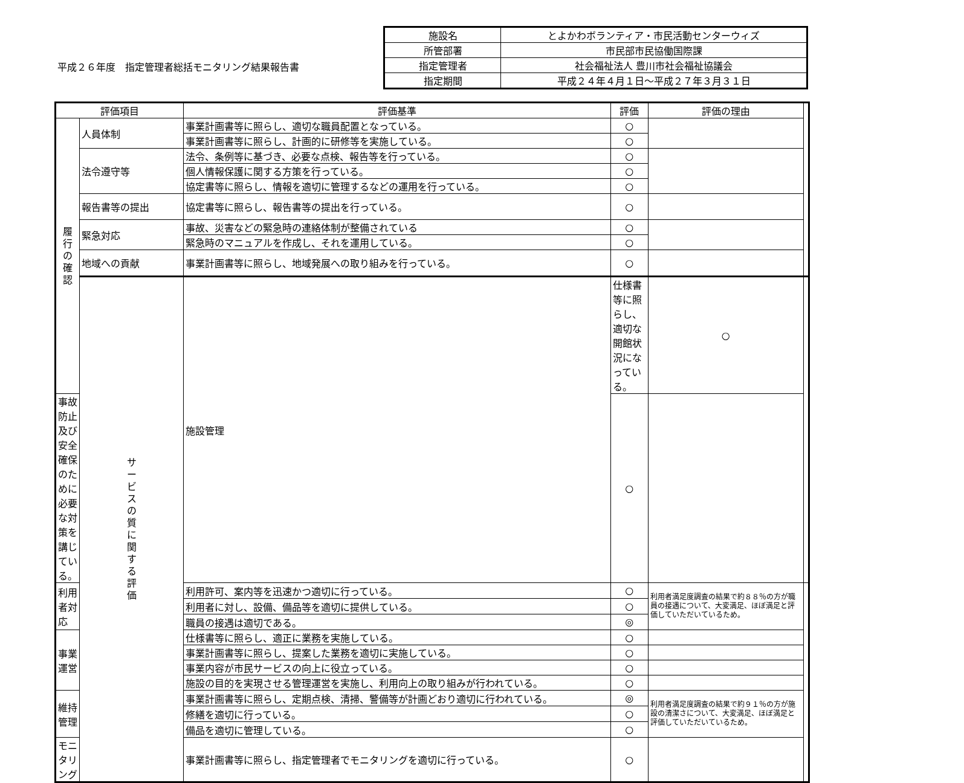平成２６年度　指定管理者総括モニタリング結果報告書
| 施設名 | とよかわボランティア・市民活動センターウィズ |
| 所管部署 | 市民部市民協働国際課 |
| 指定管理者 | 社会福祉法人 豊川市社会福祉協議会 |
| 指定期間 | 平成２４年４月１日～平成２７年３月３１日 |
| 評価項目 | | 評価基準 | 評価 | 評価の理由 | |
| --- | --- | --- | --- | --- | --- |
| 履 行 の 確 認 | 人員体制 | 事業計画書等に照らし、適切な職員配置となっている。 | ○ | | |
| | | 事業計画書等に照らし、計画的に研修等を実施している。 | ○ | | |
| | 法令遵守等 | 法令、条例等に基づき、必要な点検、報告等を行っている。 | ○ | | |
| | | 個人情報保護に関する方策を行っている。 | ○ | | |
| | | 協定書等に照らし、情報を適切に管理するなどの運用を行っている。 | ○ | | |
| | 報告書等の提出 | 協定書等に照らし、報告書等の提出を行っている。 | ○ | | |
| | 緊急対応 | 事故、災害などの緊急時の連絡体制が整備されている | ○ | | |
| | | 緊急時のマニュアルを作成し、それを運用している。 | ○ | | |
| | 地域への貢献 | 事業計画書等に照らし、地域発展への取り組みを行っている。 | ○ | | |
| | サ ー ビ ス の 質 に 関 す る 評 価 | 施設管理 | 仕様書等に照らし、適切な開館状況になっている。 | ○ | |
| 事故防止及び安全確保のために必要な対策を講じている。 | | | ○ | | |
| 利用者対応 | | 利用許可、案内等を迅速かつ適切に行っている。 | ○ | 利用者満足度調査の結果で約８８％の方が職員の接遇について、大変満足、ほぼ満足と評価していただいているため。 | |
| | | 利用者に対し、設備、備品等を適切に提供している。 | ○ | | |
| | | 職員の接遇は適切である。 | ◎ | | |
| 事業運営 | | 仕様書等に照らし、適正に業務を実施している。 | ○ | | |
| | | 事業計画書等に照らし、提案した業務を適切に実施している。 | ○ | | |
| | | 事業内容が市民サービスの向上に役立っている。 | ○ | | |
| | | 施設の目的を実現させる管理運営を実施し、利用向上の取り組みが行われている。 | ○ | | |
| 維持管理 | | 事業計画書等に照らし、定期点検、清掃、警備等が計画どおり適切に行われている。 | ◎ | 利用者満足度調査の結果で約９１％の方が施設の清潔さについて、大変満足、ほぼ満足と評価していただいているため。 | |
| | | 修繕を適切に行っている。 | ○ | | |
| | | 備品を適切に管理している。 | ○ | | |
| モニタリング | | 事業計画書等に照らし、指定管理者でモニタリングを適切に行っている。 | ○ | | |